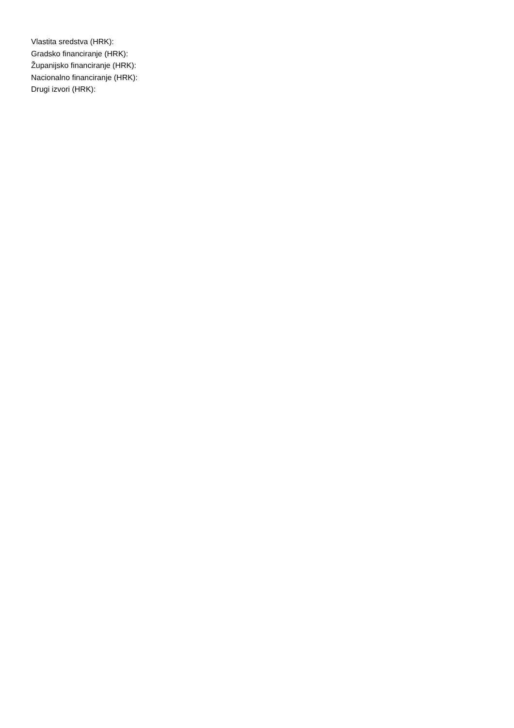Vlastita sredstva (HRK):
Gradsko financiranje (HRK):
Županijsko financiranje (HRK):
Nacionalno financiranje (HRK):
Drugi izvori (HRK):